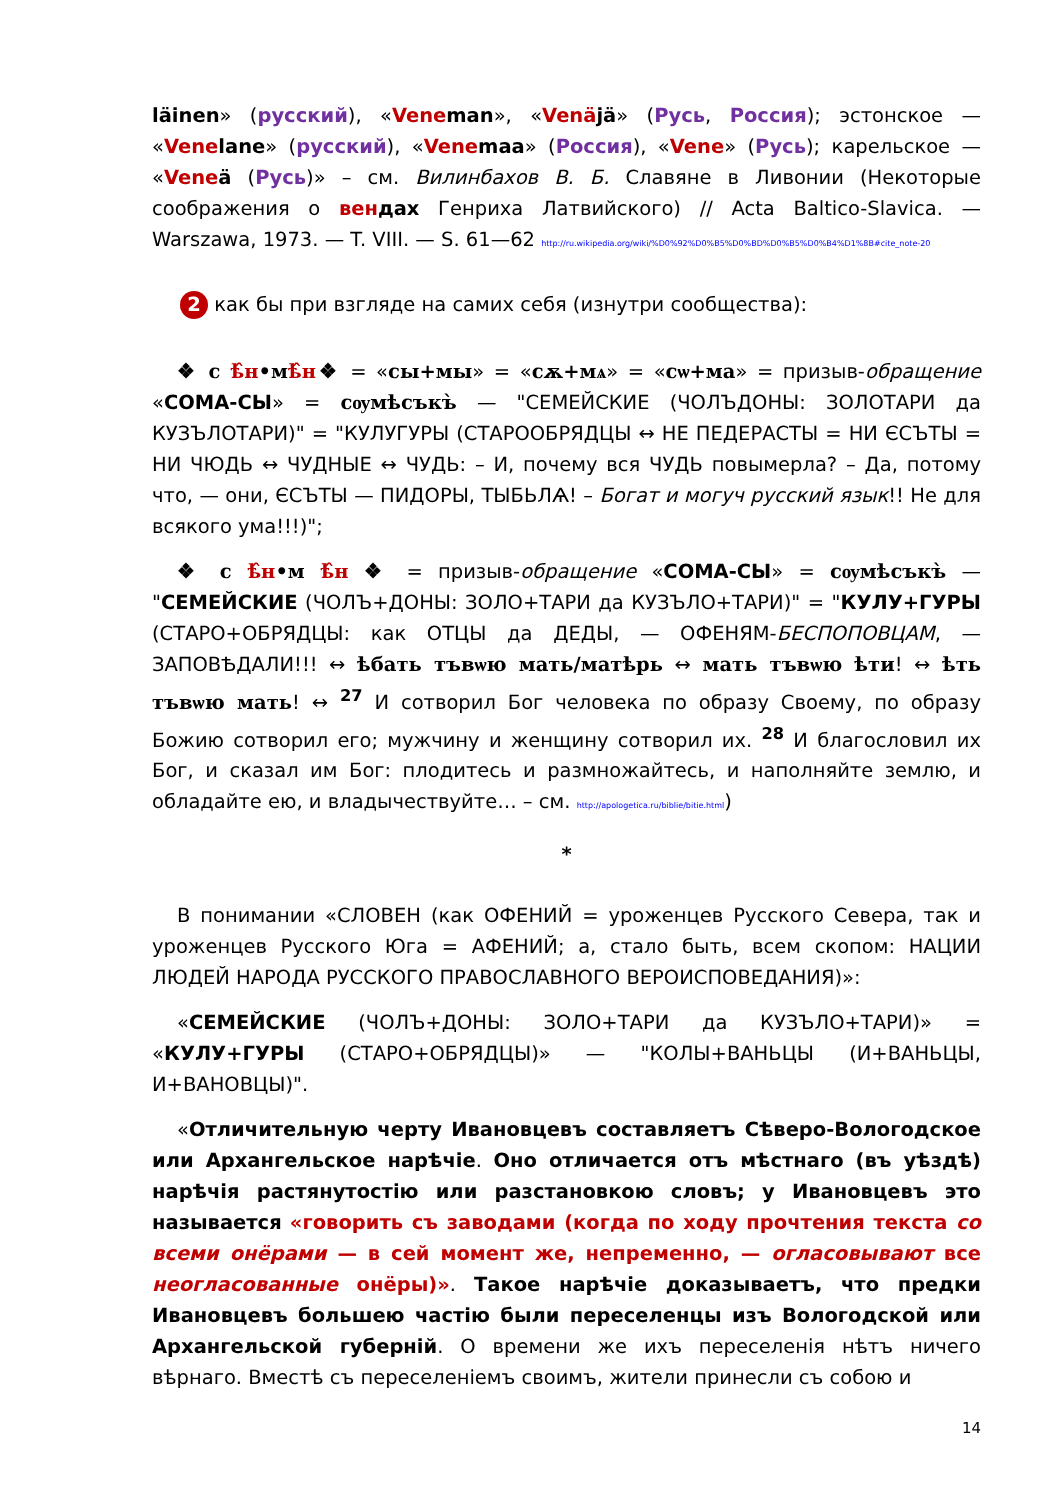läinen» (русский), «Vene man», «Venä jä» (Русь, Россия); эстонское — «Vene lane» (русский), «Vene maa» (Россия), «Vene» (Русь); карельское — «Vene ä (Русь)» – см. Вилинбахов В. Б. Славяне в Ливонии (Некоторые соображения о вен дах Генриха Латвийского) // Acta Baltico-Slavica. — Warszawa, 1973. — T. VIII. — S. 61—62 http://ru.wikipedia.org/wiki/%D0%92%D0%B5%D0%BD%D0%B5%D0%B4%D1%8B#cite_note-20
2 как бы при взгляде на самих себя (изнутри сообщества):
❖ с ѣ̂н•мѣ̂н❖ = «сы+мы» = «сѫ+мѧ» = «сѡ+ма» = призыв-обращение «СОМА-СЫ» = сѹмѣсъкъ̀ — "СЕМЕЙСКИЕ (ЧОЛЪДОНЫ: ЗОЛОТАРИ да КУЗЪЛОТАРИ)" = "КУЛУГУРЫ (СТАРООБРЯДЦЫ ↔ НЕ ПЕДЕРАСТЫ = НИ ЄСЪТЫ = НИ ЧЮДЬ ↔ ЧУДНЫЕ ↔ ЧУДЬ: – И, почему вся ЧУДЬ повымерла? – Да, потому что, — они, ЄСЪТЫ — ПИДОРЫ, ТЫБЬЛѦ! – Богат и могуч русский язык!! Не для всякого ума!!!)";
❖ с ѣ̂н•м ѣ̂н ❖ = призыв-обращение «СОМА-СЫ» = сѹмѣсъкъ̀ — "СЕМЕЙСКИЕ (ЧОЛЪ+ДОНЫ: ЗОЛО+ТАРИ да КУЗЪЛО+ТАРИ)" = "КУЛУ+ГУРЫ (СТАРО+ОБРЯДЦЫ: как ОТЦЫ да ДЕДЫ, — ОФЕНЯМ-БЕСПОПОВЦАМ, — ЗАПОВѢДАЛИ!!! ↔ ѣбать тъвѡю мать/матѣрь ↔ мать тъвѡю ѣти! ↔ ѣть тъвѡю мать! ↔ <sup>27</sup> И сотворил Бог человека по образу Своему, по образу Божию сотворил его; мужчину и женщину сотворил их. <sup>28</sup> И благословил их Бог, и сказал им Бог: плодитесь и размножайтесь, и наполняйте землю, и обладайте ею, и владычествуйте… – см. http://apologetica.ru/biblie/bitie.html)
*
В понимании «СЛОВЕН (как ОФЕНИЙ = уроженцев Русского Севера, так и уроженцев Русского Юга = АФЕНИЙ; а, стало быть, всем скопом: НАЦИИ ЛЮДЕЙ НАРОДА РУССКОГО ПРАВОСЛАВНОГО ВЕРОИСПОВЕДАНИЯ)»:
«СЕМЕЙСКИЕ (ЧОЛЪ+ДОНЫ: ЗОЛО+ТАРИ да КУЗЪЛО+ТАРИ)» = «КУЛУ+ГУРЫ (СТАРО+ОБРЯДЦЫ)» — "КОЛЫ+ВАНЬЦЫ (И+ВАНЬЦЫ, И+ВАНОВЦЫ)".
«Отличительную черту Ивановцевъ составляетъ Сѣверо-Вологодское или Архангельское нарѣчіе. Оно отличается отъ мѣстнаго (въ уѣздѣ) нарѣчія растянутостію или разстановкою словъ; у Ивановцевъ это называется «говорить съ заводами (когда по ходу прочтения текста со всеми онёрами — в сей момент же, непременно, — огласовывают все неогласованные онёры)». Такое нарѣчіе доказываетъ, что предки Ивановцевъ большею частію были переселенцы изъ Вологодской или Архангельской губерній. О времени же ихъ переселенія нѣтъ ничего вѣрнаго. Вместѣ съ переселеніемъ своимъ, жители принесли съ собою и
14